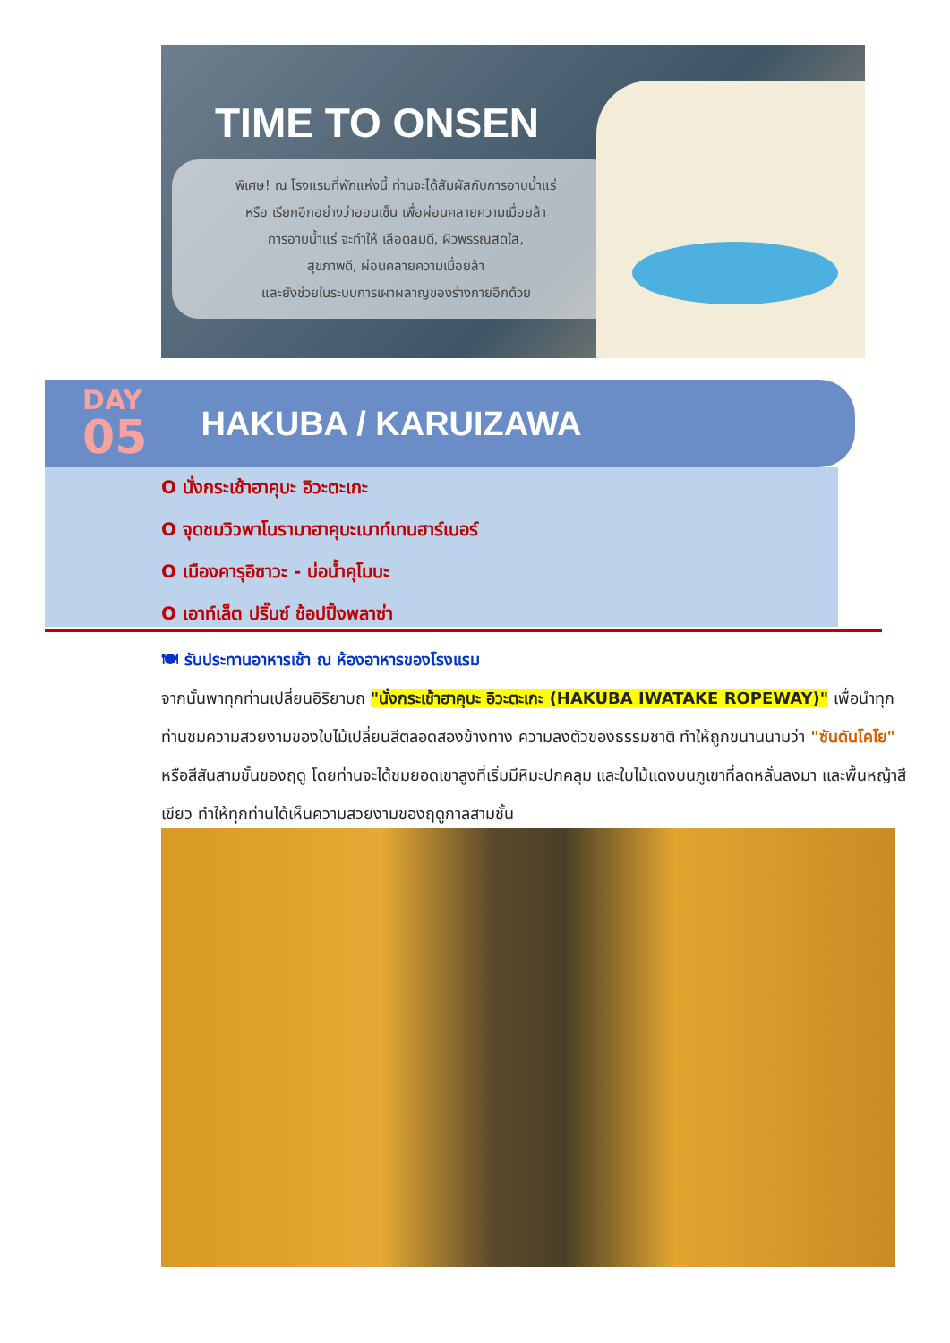TIME TO ONSEN
พิเศษ! ณ โรงแรมที่พักแห่งนี้ ท่านจะได้สัมผัสกับการอาบน้ำแร่
หรือ เรียกอีกอย่างว่าออนเซ็น เพื่อผ่อนคลายความเมื่อยล้า
การอาบน้ำแร่ จะทำให้ เลือดลมดี, ผิวพรรณสดใส,
สุขภาพดี, ผ่อนคลายความเมื่อยล้า
และยังช่วยในระบบการเผาผลาญของร่างกายอีกด้วย
DAY
05
HAKUBA / KARUIZAWA
O นั่งกระเช้าฮาคุบะ อิวะตะเกะ
O จุดชมวิวพาโนรามาฮาคุบะเมาท์เทนฮาร์เบอร์
O เมืองคารุอิซาวะ - บ่อน้ำคุโมบะ
O เอาท์เล็ต ปริ๊นซ์ ช้อปปิ้งพลาซ่า
🍽 รับประทานอาหารเช้า ณ ห้องอาหารของโรงแรม
จากนั้นพาทุกท่านเปลี่ยนอิริยาบถ "นั่งกระเช้าฮาคุบะ อิวะตะเกะ (HAKUBA IWATAKE ROPEWAY)" เพื่อนำทุกท่านชมความสวยงามของใบไม้เปลี่ยนสีตลอดสองข้างทาง ความลงตัวของธรรมชาติ ทำให้ถูกขนานนามว่า "ซันดันโคโย" หรือสีสันสามขั้นของฤดู โดยท่านจะได้ชมยอดเขาสูงที่เริ่มมีหิมะปกคลุม และใบไม้แดงบนภูเขาที่ลดหลั่นลงมา และพื้นหญ้าสีเขียว ทำให้ทุกท่านได้เห็นความสวยงามของฤดูกาลสามชั้น